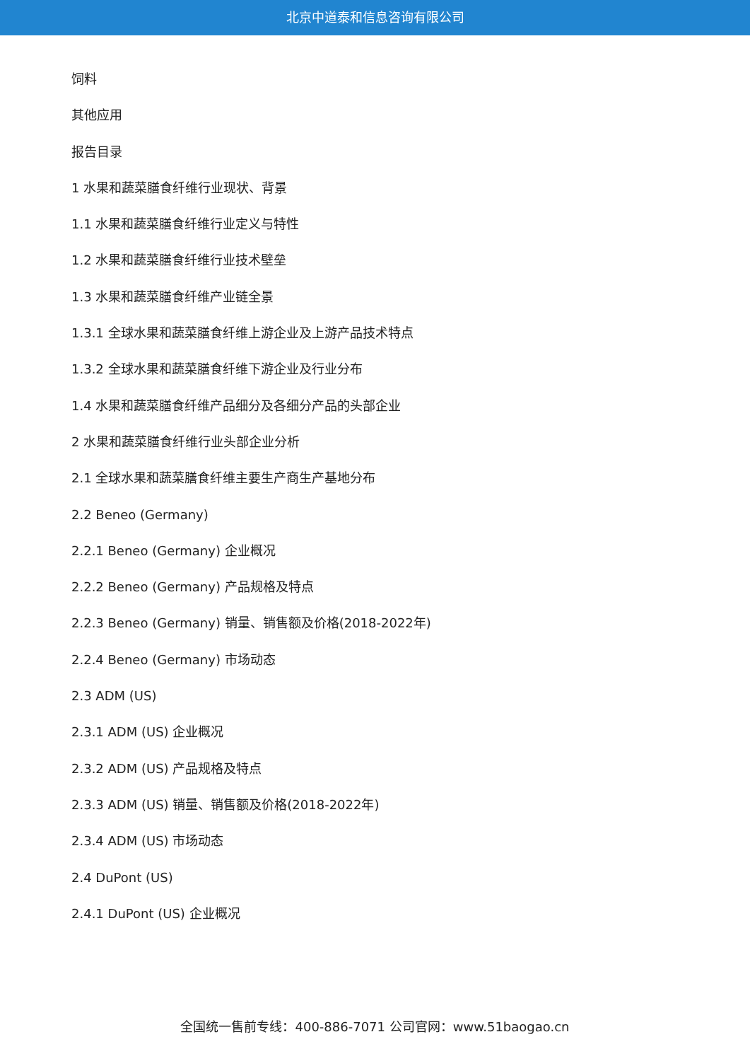北京中道泰和信息咨询有限公司
饲料
其他应用
报告目录
1 水果和蔬菜膳食纤维行业现状、背景
1.1 水果和蔬菜膳食纤维行业定义与特性
1.2 水果和蔬菜膳食纤维行业技术壁垒
1.3 水果和蔬菜膳食纤维产业链全景
1.3.1 全球水果和蔬菜膳食纤维上游企业及上游产品技术特点
1.3.2 全球水果和蔬菜膳食纤维下游企业及行业分布
1.4 水果和蔬菜膳食纤维产品细分及各细分产品的头部企业
2 水果和蔬菜膳食纤维行业头部企业分析
2.1 全球水果和蔬菜膳食纤维主要生产商生产基地分布
2.2 Beneo (Germany)
2.2.1 Beneo (Germany) 企业概况
2.2.2 Beneo (Germany) 产品规格及特点
2.2.3 Beneo (Germany) 销量、销售额及价格(2018-2022年)
2.2.4 Beneo (Germany) 市场动态
2.3 ADM (US)
2.3.1 ADM (US) 企业概况
2.3.2 ADM (US) 产品规格及特点
2.3.3 ADM (US) 销量、销售额及价格(2018-2022年)
2.3.4 ADM (US) 市场动态
2.4 DuPont (US)
2.4.1 DuPont (US) 企业概况
全国统一售前专线：400-886-7071 公司官网：www.51baogao.cn